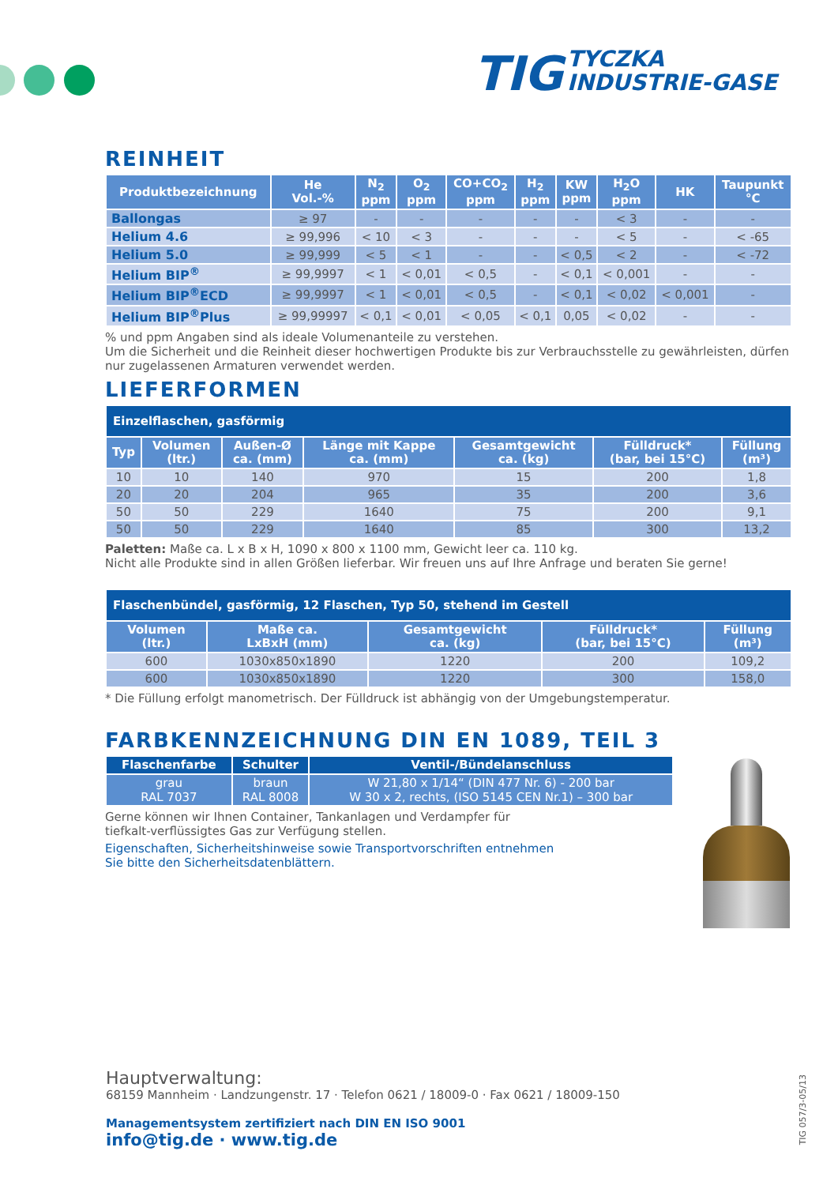TIG TYCZKA
INDUSTRIE-GASE
REINHEIT
| Produktbezeichnung | He Vol.-% | N<sub>2</sub> ppm | O<sub>2</sub> ppm | CO+CO<sub>2</sub> ppm | H<sub>2</sub> ppm | KW ppm | H<sub>2</sub>O ppm | HK | Taupunkt °C |
| --- | --- | --- | --- | --- | --- | --- | --- | --- | --- |
| Ballongas | ≥ 97 | - | - | - | - | - | < 3 | - | - |
| Helium 4.6 | ≥ 99,996 | < 10 | < 3 | - | - | - | < 5 | - | < -65 |
| Helium 5.0 | ≥ 99,999 | < 5 | < 1 | - | - | < 0,5 | < 2 | - | < -72 |
| Helium BIP<sup>®</sup> | ≥ 99,9997 | < 1 | < 0,01 | < 0,5 | - | < 0,1 | < 0,001 | - | - |
| Helium BIP<sup>®</sup>ECD | ≥ 99,9997 | < 1 | < 0,01 | < 0,5 | - | < 0,1 | < 0,02 | < 0,001 | - |
| Helium BIP<sup>®</sup>Plus | ≥ 99,99997 | < 0,1 | < 0,01 | < 0,05 | < 0,1 | 0,05 | < 0,02 | - | - |
% und ppm Angaben sind als ideale Volumenanteile zu verstehen.
Um die Sicherheit und die Reinheit dieser hochwertigen Produkte bis zur Verbrauchsstelle zu gewährleisten, dürfen nur zugelassenen Armaturen verwendet werden.
LIEFERFORMEN
| Einzelflaschen, gasförmig | | | | | | |
| Typ | Volumen (ltr.) | Außen-Ø ca. (mm) | Länge mit Kappe ca. (mm) | Gesamtgewicht ca. (kg) | Fülldruck* (bar, bei 15°C) | Füllung (m³) |
| 10 | 10 | 140 | 970 | 15 | 200 | 1,8 |
| 20 | 20 | 204 | 965 | 35 | 200 | 3,6 |
| 50 | 50 | 229 | 1640 | 75 | 200 | 9,1 |
| 50 | 50 | 229 | 1640 | 85 | 300 | 13,2 |
Paletten: Maße ca. L x B x H, 1090 x 800 x 1100 mm, Gewicht leer ca. 110 kg.
Nicht alle Produkte sind in allen Größen lieferbar. Wir freuen uns auf Ihre Anfrage und beraten Sie gerne!
| Flaschenbündel, gasförmig, 12 Flaschen, Typ 50, stehend im Gestell | | | | |
| Volumen (ltr.) | Maße ca. LxBxH (mm) | Gesamtgewicht ca. (kg) | Fülldruck* (bar, bei 15°C) | Füllung (m³) |
| 600 | 1030x850x1890 | 1220 | 200 | 109,2 |
| 600 | 1030x850x1890 | 1220 | 300 | 158,0 |
* Die Füllung erfolgt manometrisch. Der Fülldruck ist abhängig von der Umgebungstemperatur.
FARBKENNZEICHNUNG DIN EN 1089, TEIL 3
| Flaschenfarbe | Schulter | Ventil-/Bündelanschluss |
| --- | --- | --- |
| grau RAL 7037 | braun RAL 8008 | W 21,80 x 1/14“ (DIN 477 Nr. 6) - 200 bar W 30 x 2, rechts, (ISO 5145 CEN Nr.1) – 300 bar |
Gerne können wir Ihnen Container, Tankanlagen und Verdampfer für
tiefkalt-verflüssigtes Gas zur Verfügung stellen.
Eigenschaften, Sicherheitshinweise sowie Transportvorschriften entnehmen
Sie bitte den Sicherheitsdatenblättern.
Hauptverwaltung:
68159 Mannheim · Landzungenstr. 17 · Telefon 0621 / 18009-0 · Fax 0621 / 18009-150
Managementsystem zertifiziert nach DIN EN ISO 9001
info@tig.de · www.tig.de
TIG 057/3-05/13